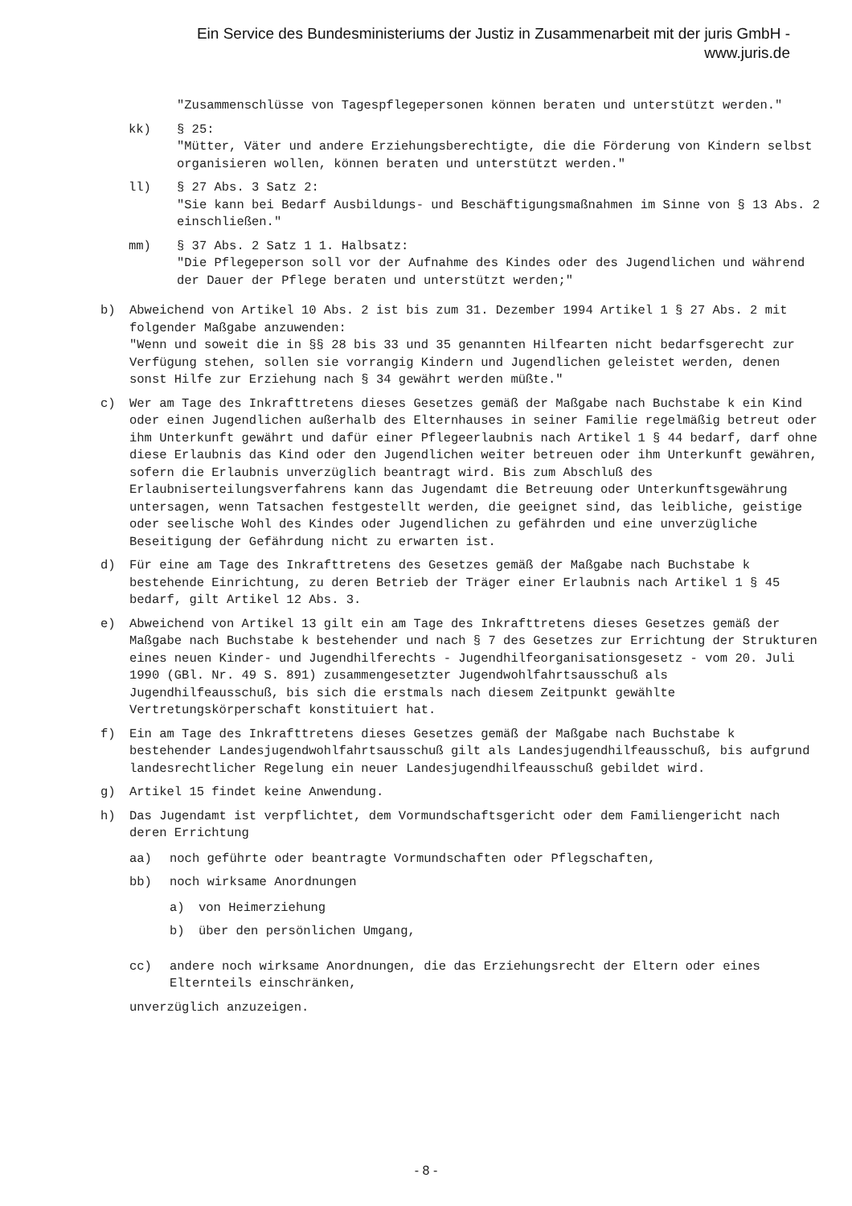Ein Service des Bundesministeriums der Justiz in Zusammenarbeit mit der juris GmbH -
www.juris.de
"Zusammenschlüsse von Tagespflegepersonen können beraten und unterstützt werden."
kk) § 25:
"Mütter, Väter und andere Erziehungsberechtigte, die die Förderung von Kindern selbst organisieren wollen, können beraten und unterstützt werden."
ll) § 27 Abs. 3 Satz 2:
"Sie kann bei Bedarf Ausbildungs- und Beschäftigungsmaßnahmen im Sinne von § 13 Abs. 2 einschließen."
mm) § 37 Abs. 2 Satz 1 1. Halbsatz:
"Die Pflegeperson soll vor der Aufnahme des Kindes oder des Jugendlichen und während der Dauer der Pflege beraten und unterstützt werden;"
b) Abweichend von Artikel 10 Abs. 2 ist bis zum 31. Dezember 1994 Artikel 1 § 27 Abs. 2 mit folgender Maßgabe anzuwenden:
"Wenn und soweit die in §§ 28 bis 33 und 35 genannten Hilfearten nicht bedarfsgerecht zur Verfügung stehen, sollen sie vorrangig Kindern und Jugendlichen geleistet werden, denen sonst Hilfe zur Erziehung nach § 34 gewährt werden müßte."
c) Wer am Tage des Inkrafttretens dieses Gesetzes gemäß der Maßgabe nach Buchstabe k ein Kind oder einen Jugendlichen außerhalb des Elternhauses in seiner Familie regelmäßig betreut oder ihm Unterkunft gewährt und dafür einer Pflegeerlaubnis nach Artikel 1 § 44 bedarf, darf ohne diese Erlaubnis das Kind oder den Jugendlichen weiter betreuen oder ihm Unterkunft gewähren, sofern die Erlaubnis unverzüglich beantragt wird. Bis zum Abschluß des Erlaubniserteilungsverfahrens kann das Jugendamt die Betreuung oder Unterkunftsgewährung untersagen, wenn Tatsachen festgestellt werden, die geeignet sind, das leibliche, geistige oder seelische Wohl des Kindes oder Jugendlichen zu gefährden und eine unverzügliche Beseitigung der Gefährdung nicht zu erwarten ist.
d) Für eine am Tage des Inkrafttretens des Gesetzes gemäß der Maßgabe nach Buchstabe k bestehende Einrichtung, zu deren Betrieb der Träger einer Erlaubnis nach Artikel 1 § 45 bedarf, gilt Artikel 12 Abs. 3.
e) Abweichend von Artikel 13 gilt ein am Tage des Inkrafttretens dieses Gesetzes gemäß der Maßgabe nach Buchstabe k bestehender und nach § 7 des Gesetzes zur Errichtung der Strukturen eines neuen Kinder- und Jugendhilferechts - Jugendhilfeorganisationsgesetz - vom 20. Juli 1990 (GBl. Nr. 49 S. 891) zusammengesetzter Jugendwohlfahrtsausschuß als Jugendhilfeausschuß, bis sich die erstmals nach diesem Zeitpunkt gewählte Vertretungskörperschaft konstituiert hat.
f) Ein am Tage des Inkrafttretens dieses Gesetzes gemäß der Maßgabe nach Buchstabe k bestehender Landesjugendwohlfahrtsausschuß gilt als Landesjugendhilfeausschuß, bis aufgrund landesrechtlicher Regelung ein neuer Landesjugendhilfeausschuß gebildet wird.
g) Artikel 15 findet keine Anwendung.
h) Das Jugendamt ist verpflichtet, dem Vormundschaftsgericht oder dem Familiengericht nach deren Errichtung
aa) noch geführte oder beantragte Vormundschaften oder Pflegschaften,
bb) noch wirksame Anordnungen
a) von Heimerziehung
b) über den persönlichen Umgang,
cc) andere noch wirksame Anordnungen, die das Erziehungsrecht der Eltern oder eines Elternteils einschränken,
unverzüglich anzuzeigen.
- 8 -